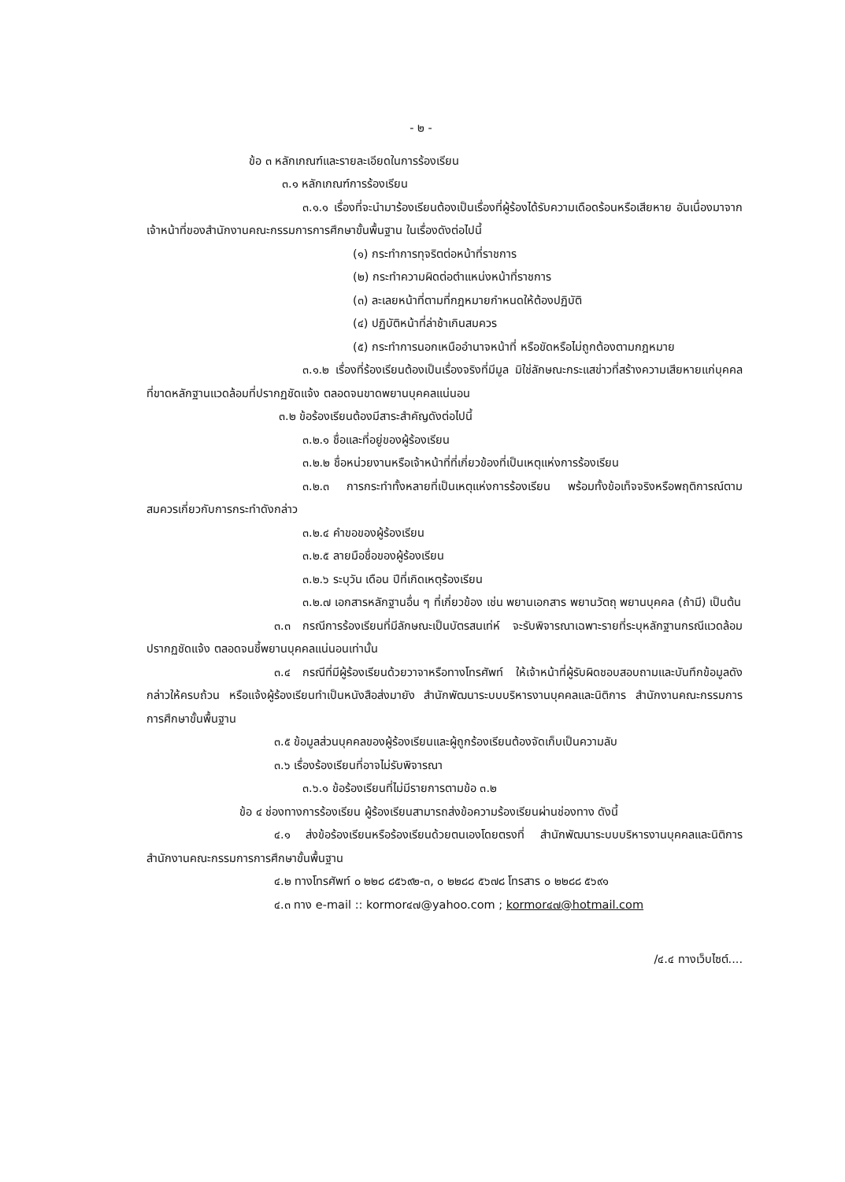- ๒ -
ข้อ ๓ หลักเกณฑ์และรายละเอียดในการร้องเรียน
๓.๑ หลักเกณฑ์การร้องเรียน
๓.๑.๑ เรื่องที่จะนำมาร้องเรียนต้องเป็นเรื่องที่ผู้ร้องได้รับความเดือดร้อนหรือเสียหาย อันเนื่องมาจากเจ้าหน้าที่ของสำนักงานคณะกรรมการการศึกษาขั้นพื้นฐาน ในเรื่องดังต่อไปนี้
(๑) กระทำการทุจริตต่อหน้าที่ราชการ
(๒) กระทำความผิดต่อตำแหน่งหน้าที่ราชการ
(๓) ละเลยหน้าที่ตามที่กฎหมายกำหนดให้ต้องปฏิบัติ
(๔) ปฏิบัติหน้าที่ล่าช้าเกินสมควร
(๕) กระทำการนอกเหนืออำนาจหน้าที่ หรือขัดหรือไม่ถูกต้องตามกฎหมาย
๓.๑.๒ เรื่องที่ร้องเรียนต้องเป็นเรื่องจริงที่มีมูล มิใช่ลักษณะกระแสข่าวที่สร้างความเสียหายแก่บุคคลที่ขาดหลักฐานแวดล้อมที่ปรากฏชัดแจ้ง ตลอดจนขาดพยานบุคคลแน่นอน
๓.๒ ข้อร้องเรียนต้องมีสาระสำคัญดังต่อไปนี้
๓.๒.๑ ชื่อและที่อยู่ของผู้ร้องเรียน
๓.๒.๒ ชื่อหน่วยงานหรือเจ้าหน้าที่ที่เกี่ยวข้องที่เป็นเหตุแห่งการร้องเรียน
๓.๒.๓ การกระทำทั้งหลายที่เป็นเหตุแห่งการร้องเรียน พร้อมทั้งข้อเท็จจริงหรือพฤติการณ์ตามสมควรเกี่ยวกับการกระทำดังกล่าว
๓.๒.๔ คำขอของผู้ร้องเรียน
๓.๒.๕ ลายมือชื่อของผู้ร้องเรียน
๓.๒.๖ ระบุวัน เดือน ปีที่เกิดเหตุร้องเรียน
๓.๒.๗ เอกสารหลักฐานอื่น ๆ ที่เกี่ยวข้อง เช่น พยานเอกสาร พยานวัตถุ พยานบุคคล (ถ้ามี) เป็นต้น
๓.๓ กรณีการร้องเรียนที่มีลักษณะเป็นบัตรสนเท่ห์ จะรับพิจารณาเฉพาะรายที่ระบุหลักฐานกรณีแวดล้อมปรากฏชัดแจ้ง ตลอดจนชี้พยานบุคคลแน่นอนเท่านั้น
๓.๔ กรณีที่มีผู้ร้องเรียนด้วยวาจาหรือทางโทรศัพท์ ให้เจ้าหน้าที่ผู้รับผิดชอบสอบถามและบันทึกข้อมูลดังกล่าวให้ครบถ้วน หรือแจ้งผู้ร้องเรียนทำเป็นหนังสือส่งมายัง สำนักพัฒนาระบบบริหารงานบุคคลและนิติการ สำนักงานคณะกรรมการการศึกษาขั้นพื้นฐาน
๓.๕ ข้อมูลส่วนบุคคลของผู้ร้องเรียนและผู้ถูกร้องเรียนต้องจัดเก็บเป็นความลับ
๓.๖ เรื่องร้องเรียนที่อาจไม่รับพิจารณา
๓.๖.๑ ข้อร้องเรียนที่ไม่มีรายการตามข้อ ๓.๒
ข้อ ๔ ช่องทางการร้องเรียน ผู้ร้องเรียนสามารถส่งข้อความร้องเรียนผ่านช่องทาง ดังนี้
๔.๑ ส่งข้อร้องเรียนหรือร้องเรียนด้วยตนเองโดยตรงที่ สำนักพัฒนาระบบบริหารงานบุคคลและนิติการ สำนักงานคณะกรรมการการศึกษาขั้นพื้นฐาน
๔.๒ ทางโทรศัพท์ ๐ ๒๒๘ ๘๕๖๙๒-๓, ๐ ๒๒๘๘ ๕๖๗๘ โทรสาร ๐ ๒๒๘๘ ๕๖๙๑
๔.๓ ทาง e-mail :: kormor๔๗@yahoo.com ; kormor๔๗@hotmail.com
/๔.๔ ทางเว็บไซต์....